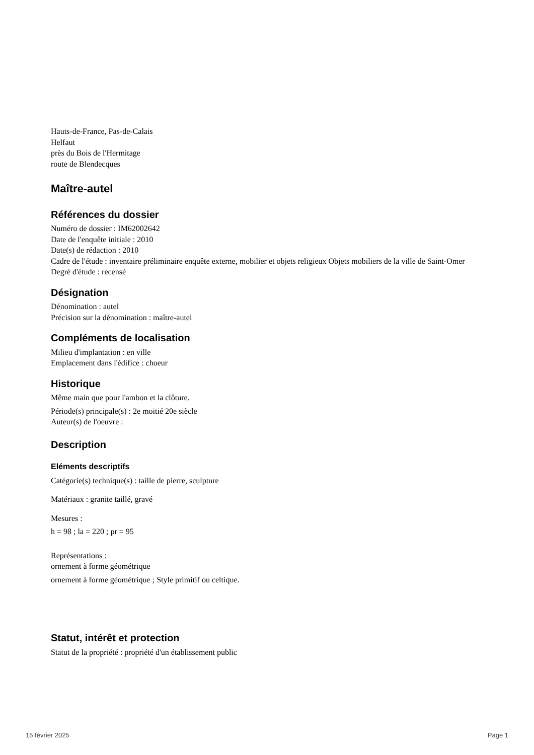Hauts-de-France, Pas-de-Calais
Helfaut
près du Bois de l'Hermitage
route de Blendecques
Maître-autel
Références du dossier
Numéro de dossier : IM62002642
Date de l'enquête initiale : 2010
Date(s) de rédaction : 2010
Cadre de l'étude : inventaire préliminaire enquête externe, mobilier et objets religieux Objets mobiliers de la ville de Saint-Omer
Degré d'étude : recensé
Désignation
Dénomination : autel
Précision sur la dénomination : maître-autel
Compléments de localisation
Milieu d'implantation : en ville
Emplacement dans l'édifice : choeur
Historique
Même main que pour l'ambon et la clôture.
Période(s) principale(s) : 2e moitié 20e siècle
Auteur(s) de l'oeuvre :
Description
Eléments descriptifs
Catégorie(s) technique(s) : taille de pierre, sculpture
Matériaux : granite taillé, gravé
Mesures :
h = 98 ; la = 220 ; pr = 95
Représentations :
ornement à forme géométrique
ornement à forme géométrique ; Style primitif ou celtique.
Statut, intérêt et protection
Statut de la propriété : propriété d'un établissement public
15 février 2025 Page 1